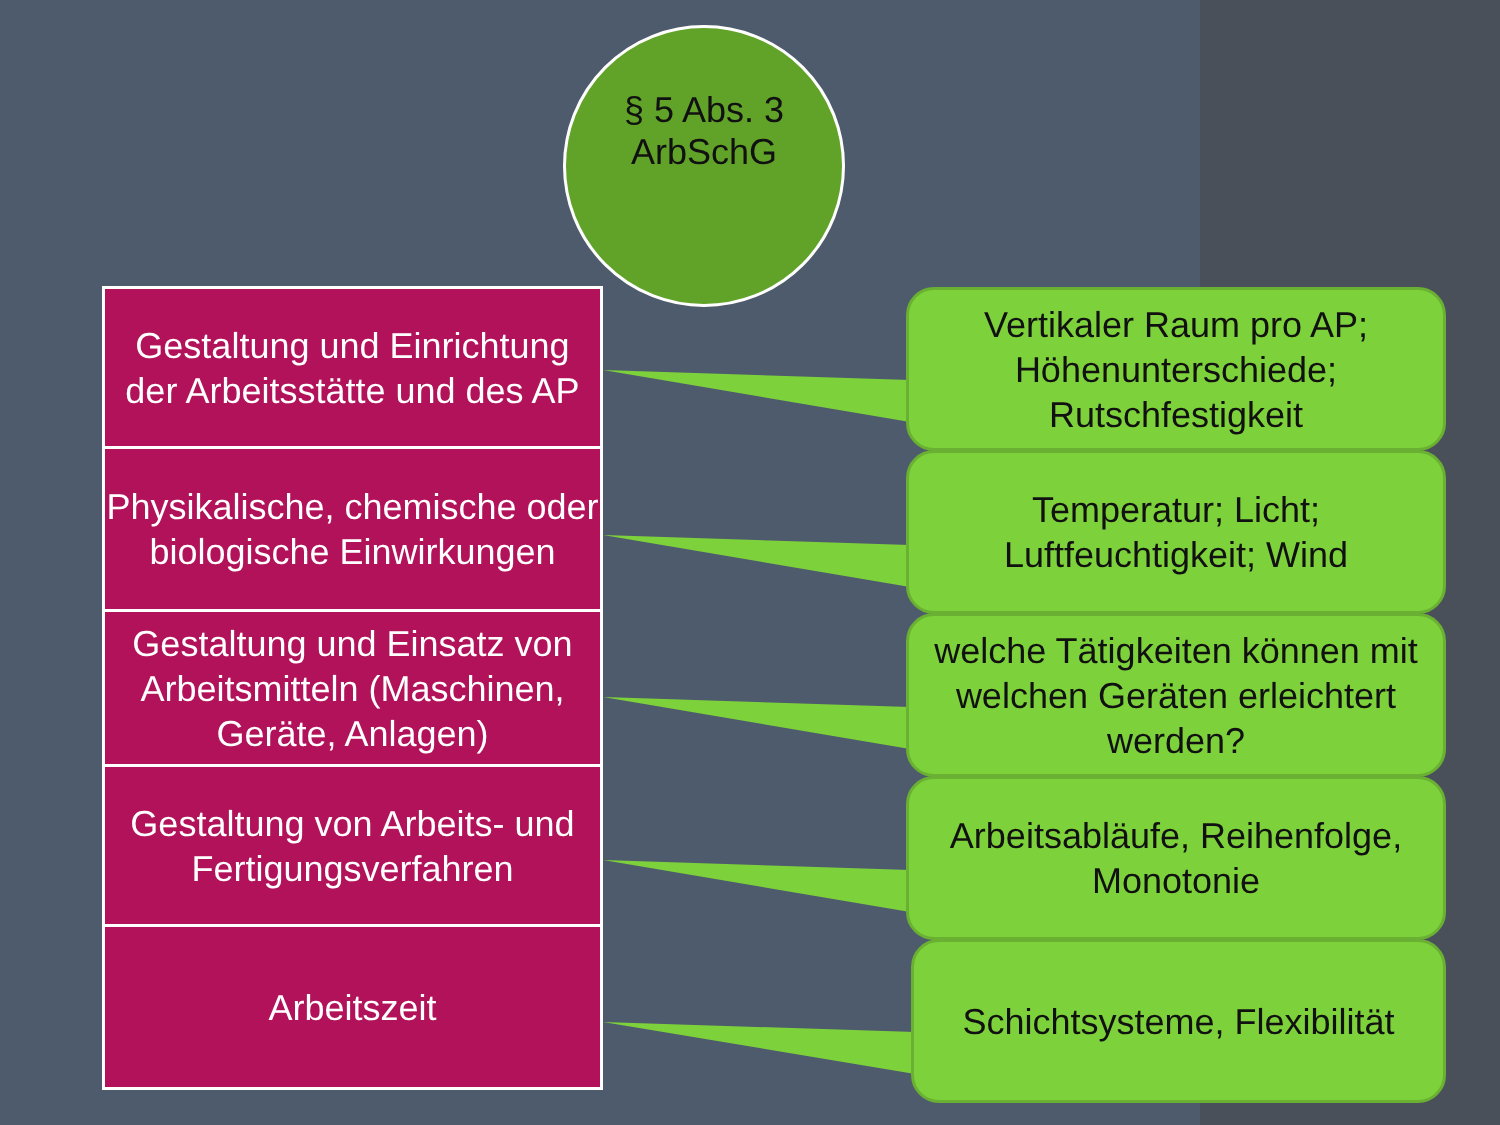§ 5 Abs. 3
ArbSchG
Gestaltung und Einrichtung der Arbeitsstätte und des AP
Physikalische, chemische oder biologische Einwirkungen
Gestaltung und Einsatz von Arbeitsmitteln (Maschinen, Geräte, Anlagen)
Gestaltung von Arbeits- und Fertigungsverfahren
Arbeitszeit
Vertikaler Raum pro AP; Höhenunterschiede; Rutschfestigkeit
Temperatur; Licht; Luftfeuchtigkeit; Wind
welche Tätigkeiten können mit welchen Geräten erleichtert werden?
Arbeitsabläufe, Reihenfolge, Monotonie
Schichtsysteme, Flexibilität